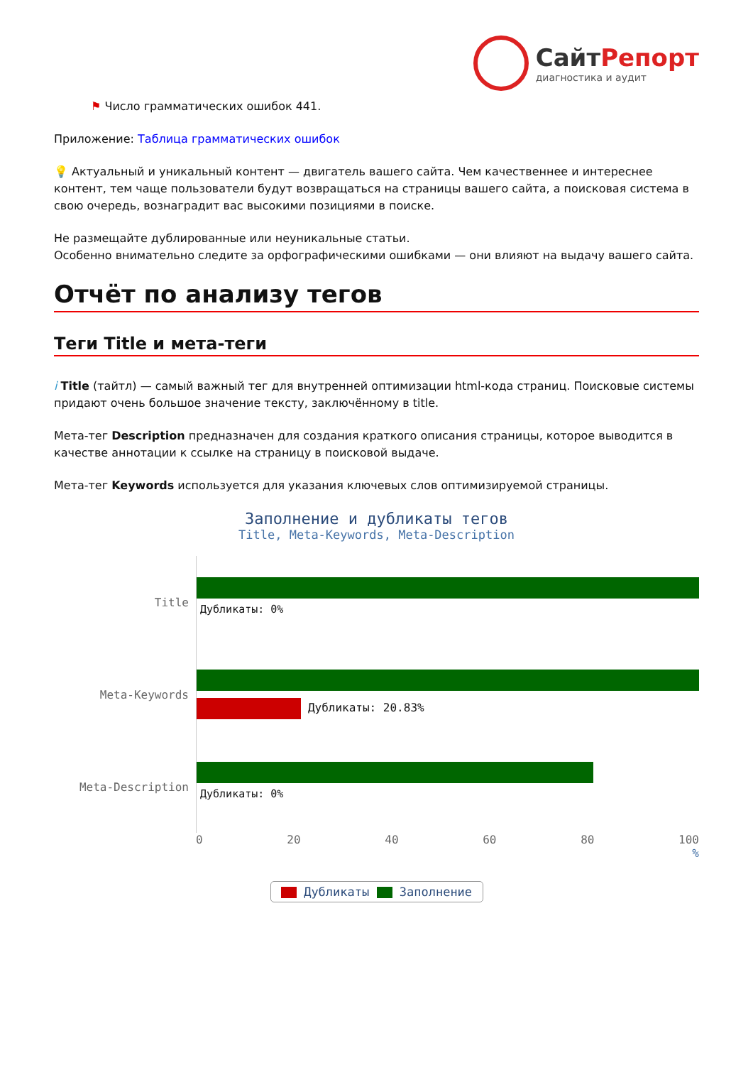СайтРепорт
диагностика и аудит
⚑ Число грамматических ошибок 441.
Приложение: Таблица грамматических ошибок
💡 Актуальный и уникальный контент — двигатель вашего сайта. Чем качественнее и интереснее контент, тем чаще пользователи будут возвращаться на страницы вашего сайта, а поисковая система в свою очередь, вознаградит вас высокими позициями в поиске.
Не размещайте дублированные или неуникальные статьи.
Особенно внимательно следите за орфографическими ошибками — они влияют на выдачу вашего сайта.
Отчёт по анализу тегов
Теги Title и мета-теги
i Title (тайтл) — самый важный тег для внутренней оптимизации html-кода страниц. Поисковые системы придают очень большое значение тексту, заключённому в title.
Мета-тег Description предназначен для создания краткого описания страницы, которое выводится в качестве аннотации к ссылке на страницу в поисковой выдаче.
Мета-тег Keywords используется для указания ключевых слов оптимизируемой страницы.
Заполнение и дубликаты тегов
Title, Meta-Keywords, Meta-Description
Title
Дубликаты: 0%
Meta-Keywords
Дубликаты: 20.83%
Meta-Description
Дубликаты: 0%
0 20 40 60 80 100
%
Дубликаты Заполнение